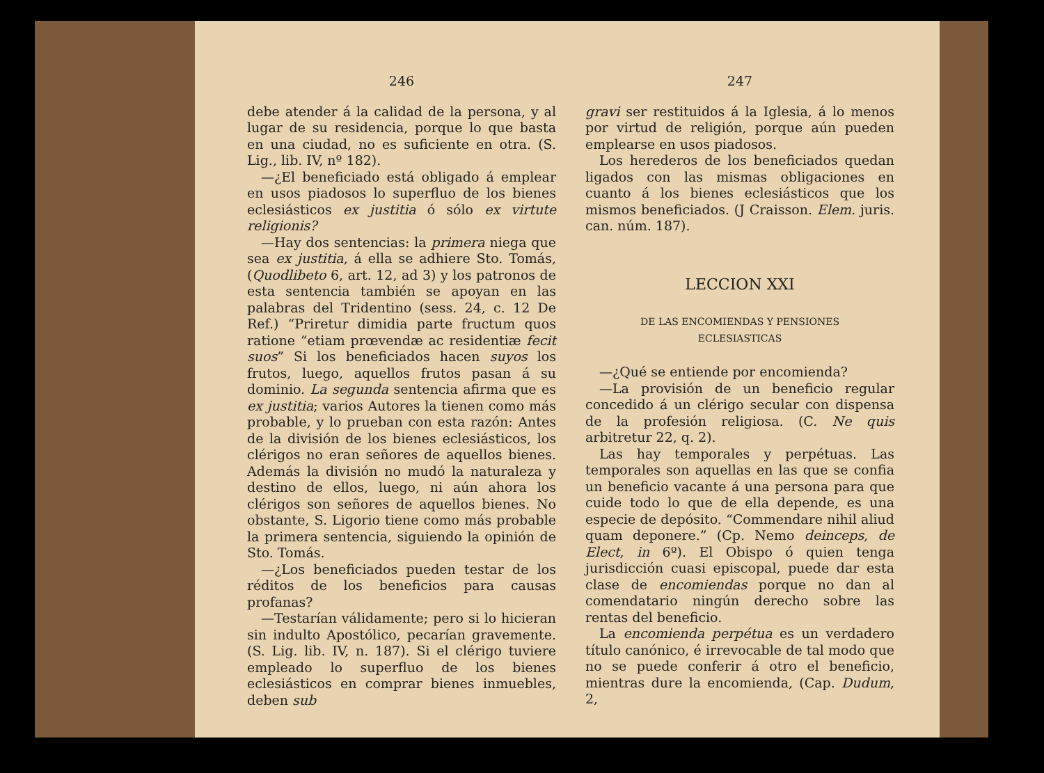246
debe atender á la calidad de la persona, y al lugar de su residencia, porque lo que basta en una ciudad, no es suficiente en otra. (S. Lig., lib. IV, nº 182).
—¿El beneficiado está obligado á emplear en usos piadosos lo superfluo de los bienes eclesiásticos ex justitia ó sólo ex virtute religionis?
—Hay dos sentencias: la primera niega que sea ex justitia, á ella se adhiere Sto. Tomás, (Quodlibeto 6, art. 12, ad 3) y los patronos de esta sentencia también se apoyan en las palabras del Tridentino (sess. 24, c. 12 De Ref.) “Priretur dimidia parte fructum quos ratione “etiam prœvendæ ac residentiæ fecit suos” Si los beneficiados hacen suyos los frutos, luego, aquellos frutos pasan á su dominio. La segunda sentencia afirma que es ex justitia; varios Autores la tienen como más probable, y lo prueban con esta razón: Antes de la división de los bienes eclesiásticos, los clérigos no eran señores de aquellos bienes. Además la división no mudó la naturaleza y destino de ellos, luego, ni aún ahora los clérigos son señores de aquellos bienes. No obstante, S. Ligorio tiene como más probable la primera sentencia, siguiendo la opinión de Sto. Tomás.
—¿Los beneficiados pueden testar de los réditos de los beneficios para causas profanas?
—Testarían válidamente; pero si lo hicieran sin indulto Apostólico, pecarían gravemente. (S. Lig. lib. IV, n. 187). Si el clérigo tuviere empleado lo superfluo de los bienes eclesiásticos en comprar bienes inmuebles, deben sub
247
gravi ser restituidos á la Iglesia, á lo menos por virtud de religión, porque aún pueden emplearse en usos piadosos.
Los herederos de los beneficiados quedan ligados con las mismas obligaciones en cuanto á los bienes eclesiásticos que los mismos beneficiados. (J Craisson. Elem. juris. can. núm. 187).
LECCION XXI
DE LAS ENCOMIENDAS Y PENSIONES
ECLESIASTICAS
—¿Qué se entiende por encomienda?
—La provisión de un beneficio regular concedido á un clérigo secular con dispensa de la profesión religiosa. (C. Ne quis arbitretur 22, q. 2).
Las hay temporales y perpétuas. Las temporales son aquellas en las que se confia un beneficio vacante á una persona para que cuide todo lo que de ella depende, es una especie de depósito. “Commendare nihil aliud quam deponere.” (Cp. Nemo deinceps, de Elect, in 6º). El Obispo ó quien tenga jurisdicción cuasi episcopal, puede dar esta clase de encomiendas porque no dan al comendatario ningún derecho sobre las rentas del beneficio.
La encomienda perpétua es un verdadero título canónico, é irrevocable de tal modo que no se puede conferir á otro el beneficio, mientras dure la encomienda, (Cap. Dudum, 2,